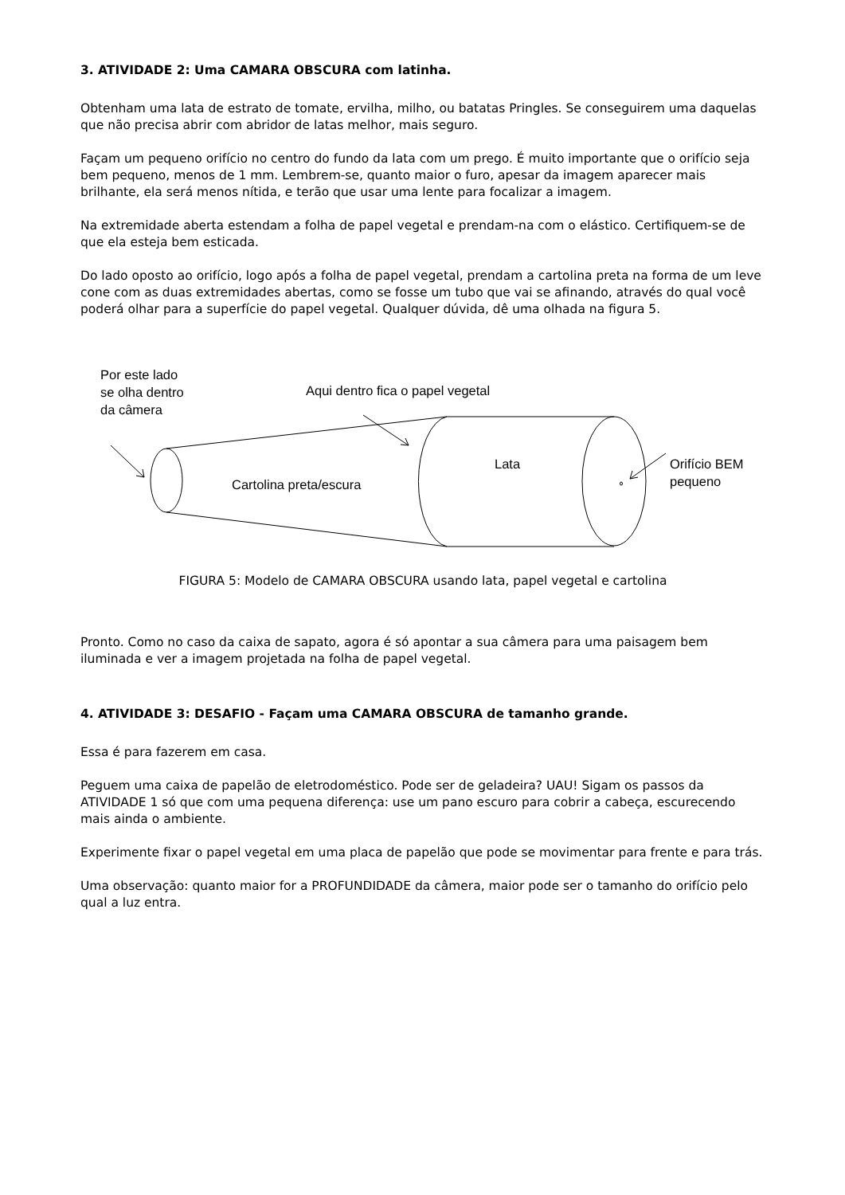3. ATIVIDADE 2: Uma CAMARA OBSCURA com latinha.
Obtenham uma lata de estrato de tomate, ervilha, milho, ou batatas Pringles. Se conseguirem uma daquelas que não precisa abrir com abridor de latas melhor, mais seguro.
Façam um pequeno orifício no centro do fundo da lata com um prego. É muito importante que o orifício seja bem pequeno, menos de 1 mm. Lembrem-se, quanto maior o furo, apesar da imagem aparecer mais brilhante, ela será menos nítida, e terão que usar uma lente para focalizar a imagem.
Na extremidade aberta estendam a folha de papel vegetal e prendam-na com o elástico. Certifiquem-se de que ela esteja bem esticada.
Do lado oposto ao orifício, logo após a folha de papel vegetal, prendam a cartolina preta na forma de um leve cone com as duas extremidades abertas, como se fosse um tubo que vai se afinando, através do qual você poderá olhar para a superfície do papel vegetal. Qualquer dúvida, dê uma olhada na figura 5.
Por este lado
se olha dentro
da câmera
Aqui dentro fica o papel vegetal
Lata
Cartolina preta/escura
Orifício BEM
pequeno
FIGURA 5: Modelo de CAMARA OBSCURA usando lata, papel vegetal e cartolina
Pronto. Como no caso da caixa de sapato, agora é só apontar a sua câmera para uma paisagem bem iluminada e ver a imagem projetada na folha de papel vegetal.
4. ATIVIDADE 3: DESAFIO - Façam uma CAMARA OBSCURA de tamanho grande.
Essa é para fazerem em casa.
Peguem uma caixa de papelão de eletrodoméstico. Pode ser de geladeira? UAU! Sigam os passos da ATIVIDADE 1 só que com uma pequena diferença: use um pano escuro para cobrir a cabeça, escurecendo mais ainda o ambiente.
Experimente fixar o papel vegetal em uma placa de papelão que pode se movimentar para frente e para trás.
Uma observação: quanto maior for a PROFUNDIDADE da câmera, maior pode ser o tamanho do orifício pelo qual a luz entra.